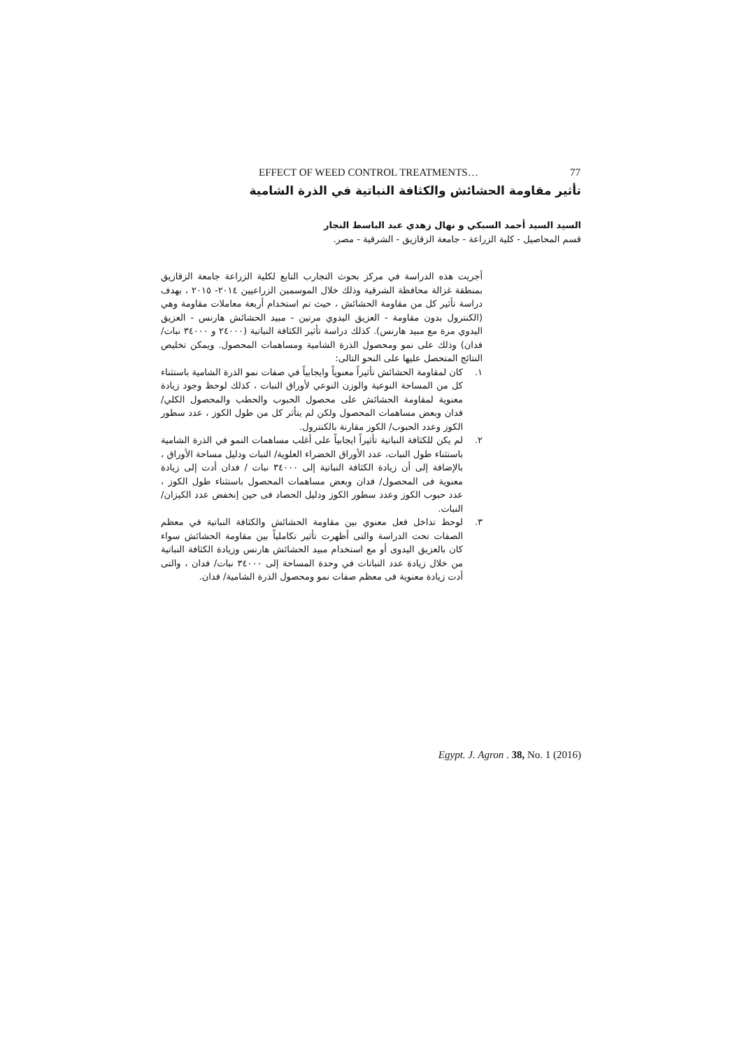EFFECT OF WEED CONTROL TREATMENTS… 77
تأثير مقاومة الحشائش والكثافة النباتية في الذرة الشامية
السيد السيد أحمد السبكي و نهال زهدي عبد الباسط النجار
قسم المحاصيل - كلية الزراعة - جامعة الزقازيق - الشرقية - مصر.
أجريت هذه الدراسة في مركز بحوث التجارب التابع لكلية الزراعة جامعة الزقازيق بمنطقة غزالة محافظة الشرقية وذلك خلال الموسمين الزراعيين ٢٠١٤- ٢٠١٥ ، بهدف دراسة تأثير كل من مقاومة الحشائش ، حيث تم استخدام أربعة معاملات مقاومة وهي (الكنترول بدون مقاومة - العزيق اليدوي مرتين - مبيد الحشائش هارنس - العزيق اليدوي مرة مع مبيد هارنس). كذلك دراسة تأثير الكثافة النباتية (٢٤٠٠٠ و ٣٤٠٠٠ نبات/ فدان) وذلك على نمو ومحصول الذرة الشامية ومساهمات المحصول. ويمكن تخليص النتائج المتحصل عليها على النحو التالى:
١. كان لمقاومة الحشائش تأثيراً معنوياً وايجابياً في صفات نمو الذرة الشامية باستثناء كل من المساحة النوعية والوزن النوعي لأوراق النبات ، كذلك لوحظ وجود زيادة معنوية لمقاومة الحشائش على محصول الحبوب والحطب والمحصول الكلي/ فدان وبعض مساهمات المحصول ولكن لم يتأثر كل من طول الكوز ، عدد سطور الكوز وعدد الحبوب/ الكوز مقارنة بالكنترول.
٢. لم يكن للكثافة النباتية تأثيراً ايجابياً على أغلب مساهمات النمو في الذرة الشامية باستثناء طول النبات، عدد الأوراق الخضراء العلوية/ النبات ودليل مساحة الأوراق ، بالإضافة إلى أن زيادة الكثافة النباتية إلى ٣٤٠٠٠ نبات / فدان أدت إلى زيادة معنوية فى المحصول/ فدان وبعض مساهمات المحصول باستثناء طول الكوز ، عدد حبوب الكوز وعدد سطور الكوز ودليل الحصاد فى حين إنخفض عدد الكيزان/ النبات.
٣. لوحظ تداخل فعل معنوي بين مقاومة الحشائش والكثافة النباتية في معظم الصفات تحت الدراسة والتى أظهرت تأثير تكاملياً بين مقاومة الحشائش سواء كان بالعزيق اليدوى أو مع استخدام مبيد الحشائش هارنس وزيادة الكثافة النباتية من خلال زيادة عدد النباتات في وحدة المساحة إلى ٣٤٠٠٠ نبات/ فدان ، والتى أدت زيادة معنوية فى معظم صفات نمو ومحصول الذرة الشامية/ فدان.
Egypt. J. Agron . 38, No. 1 (2016)